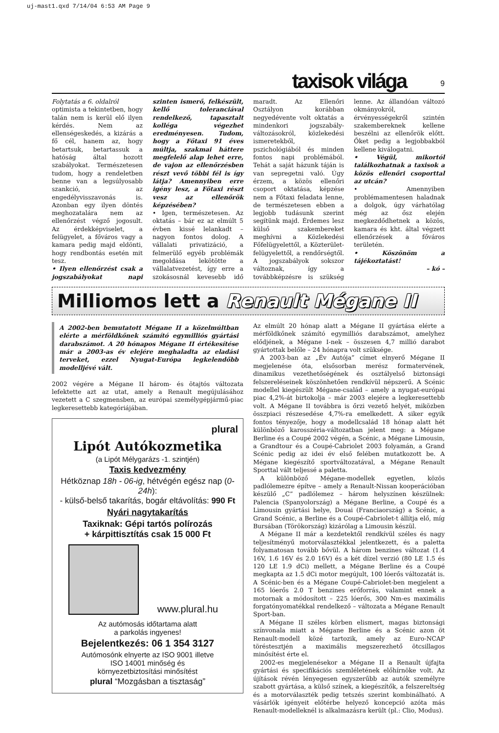uj-mast1.qxd 7/14/04 6:53 AM Page 9
taxisok világa 9
Folytatás a 6. oldalról
optimista a tekintetben, hogy talán nem is kerül elő ilyen kérdés. Nem az ellenségeskedés, a kizárás a fő cél, hanem az, hogy betartsuk, betartassuk a hatóság által hozott szabályokat. Természetesen tudom, hogy a rendeletben benne van a legsúlyosabb szankció, az engedélyvisszavonás is. Azonban egy ilyen döntés meghozatalára nem az ellenőrzést végző jogosult. Az érdekképviselet, a felügyelet, a főváros vagy a kamara pedig majd eldönti, hogy rendbontás esetén mit tesz.
• Ilyen ellenőrzést csak a jogszabályokat napi szinten ismerő, felkészült, kellő toleranciával rendelkező, tapasztalt kolléga végezhet eredményesen. Tudom, hogy a Főtaxi 91 éves múltja, szakmai háttere megfelelő alap lehet erre, de vajon az ellenőrzésben részt vevő többi fél is így látja? Amennyiben erre igény lesz, a Főtaxi részt vesz az ellenőrök képzésében?
• Igen, természetesen. Az oktatás – bár ez az elmúlt 5 évben kissé lelankadt – nagyon fontos dolog. A vállalati privatizáció, a felmerülő egyéb problémák megoldása lekötötte a vállalatvezetést, így erre a szokásosnál kevesebb idő maradt. Az Ellenőri Osztályon korábban negyedévente volt oktatás a mindenkori jogszabály-változásokról, közlekedési ismeretekből, pszichológiából és minden fontos napi problémából. Tehát a saját házunk táján is van sepregetni való. Úgy érzem, a közös ellenőri csoport oktatása, képzése nem a Főtaxi feladata lenne, de természetesen ebben a legjobb tudásunk szerint segítünk majd. Érdemes lesz külső szakembereket meghívni a Közlekedési Főfelügyelettől, a Közterület-felügyelettől, a rendőrségtől. A jogszabályok sokszor változnak, így a továbbképzésre is szükség lenne. Az állandóan változó okmányokról, érvényességekről szintén szakembereknek kellene beszélni az ellenőrök előtt. Őket pedig a legjobbakból kellene kiválogatni.
• Végül, mikortól találkozhatnak a taxisok a közös ellenőri csoporttal az utcán?
• Amennyiben problémamentesen haladnak a dolgok, úgy várhatólag még az ősz elején megkezdődhetnek a közös, kamara és kht. által végzett ellenőrzések a főváros területén.
• Köszönöm a tájékoztatást!
– kó –
Milliomos lett a Renault Mégane II
A 2002-ben bemutatott Mégane II a közelmúltban elérte a mérföldkőnek számító egymilliós gyártási darabszámot. A 20 hónapos Mégane II értékesítése már a 2003-as év elejére meghaladta az eladási terveket, ezzel Nyugat-Európa legkelendőbb modelljévé vált.
2002 végére a Mégane II három- és ötajtós változata lefektette azt az utat, amely a Renault megújulásához vezetett a C szegmensben, az európai személygépjármű-piac legkeresettebb kategóriájában.
plural
Lipót Autókozmetika
(a Lipót Mélygarázs -1. szintjén)
Taxis kedvezmény
Hétköznap 18h - 06-ig, hétvégén egész nap (0-24h):
- külső-belső takarítás, bogár eltávolítás: 990 Ft
Nyári nagytakarítás
Taxiknak: Gépi tartós polírozás
+ kárpittisztítás csak 15 000 Ft
www.plural.hu
Az autómosás időtartama alatt
a parkolás ingyenes!
Bejelentkezés: 06 1 354 3127
Autómosónk elnyerte az ISO 9001 illetve
ISO 14001 minőség és
környezetbiztosítási minősítést
plural “Mozgásban a tisztaság”
Az elmúlt 20 hónap alatt a Mégane II gyártása elérte a mérföldkőnek számító egymilliós darabszámot, amelyhez elődjének, a Mégane I-nek – összesen 4,7 millió darabot gyártottak belőle – 24 hónapra volt szüksége.
A 2003-ban az „Év Autója” címet elnyerő Mégane II megjelenése óta, elsősorban merész formatervének, dinamikus vezethetőségének és osztályelső biztonsági felszereléseinek köszönhetően rendkívül népszerű. A Scénic modellel kiegészült Mégane-család – amely a nyugat-európai piac 4,2%-át birtokolja – már 2003 elejére a legkeresettebb volt. A Mégane II továbbra is őrzi vezető helyét, miközben összpiaci részesedése 4,7%-ra emelkedett. A siker egyik fontos tényezője, hogy a modellcsalád 18 hónap alatt hét különböző karosszéria-változatban jelent meg: a Mégane Berline és a Coupé 2002 végén, a Scénic, a Mégane Limousin, a Grandtour és a Coupé-Cabriolet 2003 folyamán, a Grand Scénic pedig az idei év első felében mutatkozott be. A Mégane kiegészítő sportváltozatával, a Mégane Renault Sporttal vált teljessé a paletta.
A különböző Mégane-modellek egyetlen, közös padlólemezre építve – amely a Renault-Nissan kooperációban készülő „C” padlólemez – három helyszínen készülnek: Palencia (Spanyolország) a Mégane Berline, a Coupé és a Limousin gyártási helye, Douai (Franciaország) a Scénic, a Grand Scénic, a Berline és a Coupé-Cabriolet-t állítja elő, míg Bursában (Törökország) kizárólag a Limousin készül.
A Mégane II már a kezdetektől rendkívül széles és nagy teljesítményű motorválasztékkal jelentkezett, és a paletta folyamatosan tovább bővül. A három benzines változat (1.4 16V, 1.6 16V és 2.0 16V) és a két dízel verzió (80 LE 1.5 és 120 LE 1.9 dCi) mellett, a Mégane Berline és a Coupé megkapta az 1.5 dCi motor megújult, 100 lóerős változatát is. A Scénic-ben és a Mégane Coupé-Cabriolet-ben megjelent a 165 lóerős 2.0 T benzines erőforrás, valamint ennek a motornak a módosított – 225 lóerős, 300 Nm-es maximális forgatónyomatékkal rendelkező – változata a Mégane Renault Sport-ban.
A Mégane II széles körben elismert, magas biztonsági színvonala miatt a Mégane Berline és a Scénic azon öt Renault-modell közé tartozik, amely az Euro-NCAP töréstesztjén a maximális megszerezhető ötcsillagos minősítést érte el.
2002-es megjelenésekor a Mégane II a Renault újfajta gyártási és specifikációs szemléletének előhírnöke volt. Az újítások révén lényegesen egyszerűbb az autók személyre szabott gyártása, a külső színek, a kiegészítők, a felszereltség és a motorválaszték pedig tetszés szerint kombinálható. A vásárlók igényeit előtérbe helyező koncepció azóta más Renault-modelleknél is alkalmazásra került (pl.: Clio, Modus).